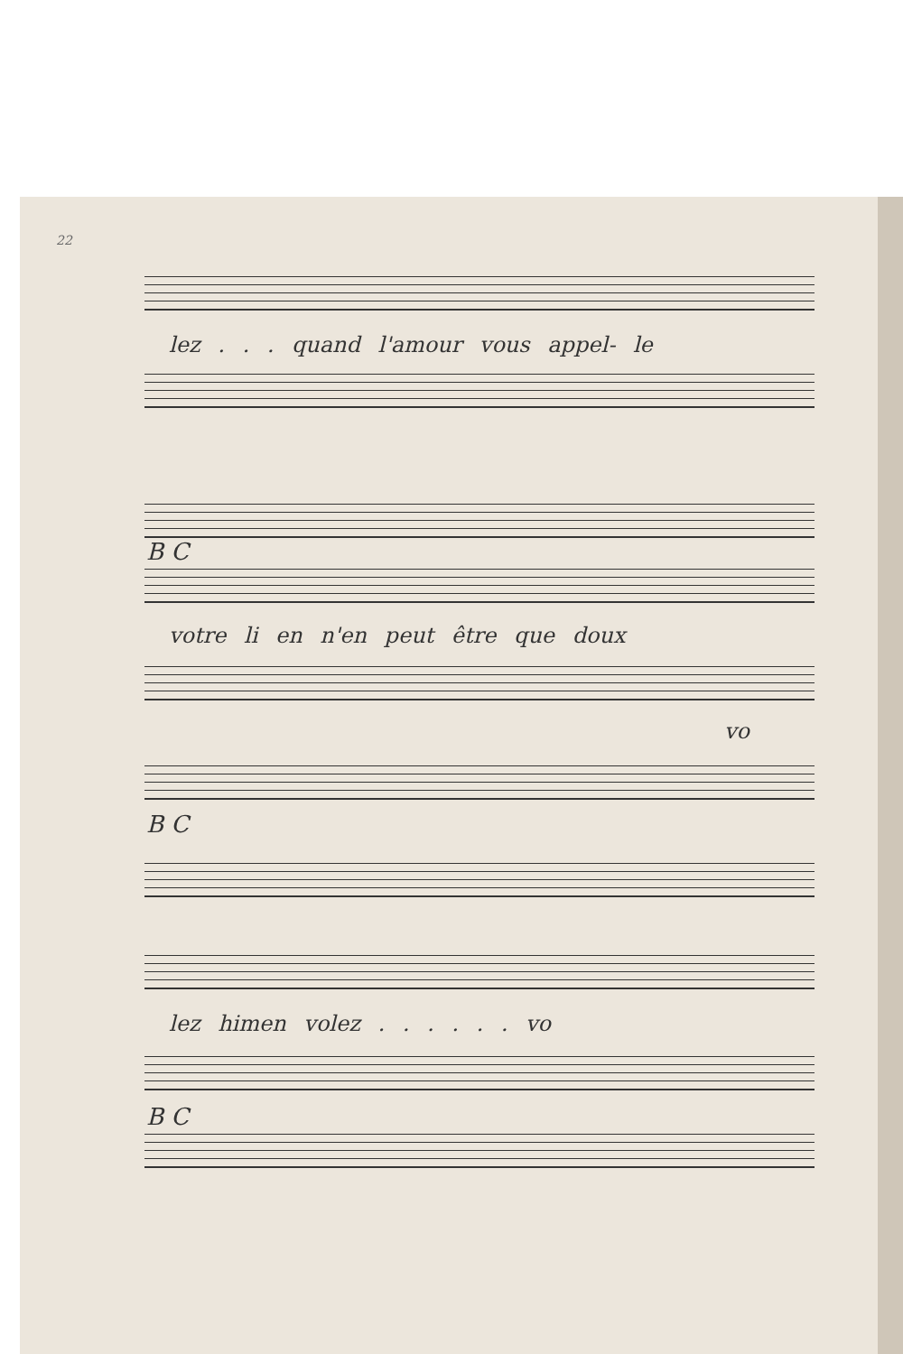22
lez . . . quand l'amour vous appel- le
B C
votre li en n'en peut être que doux
vo
B C
lez himen volez . . . . . . vo
B C